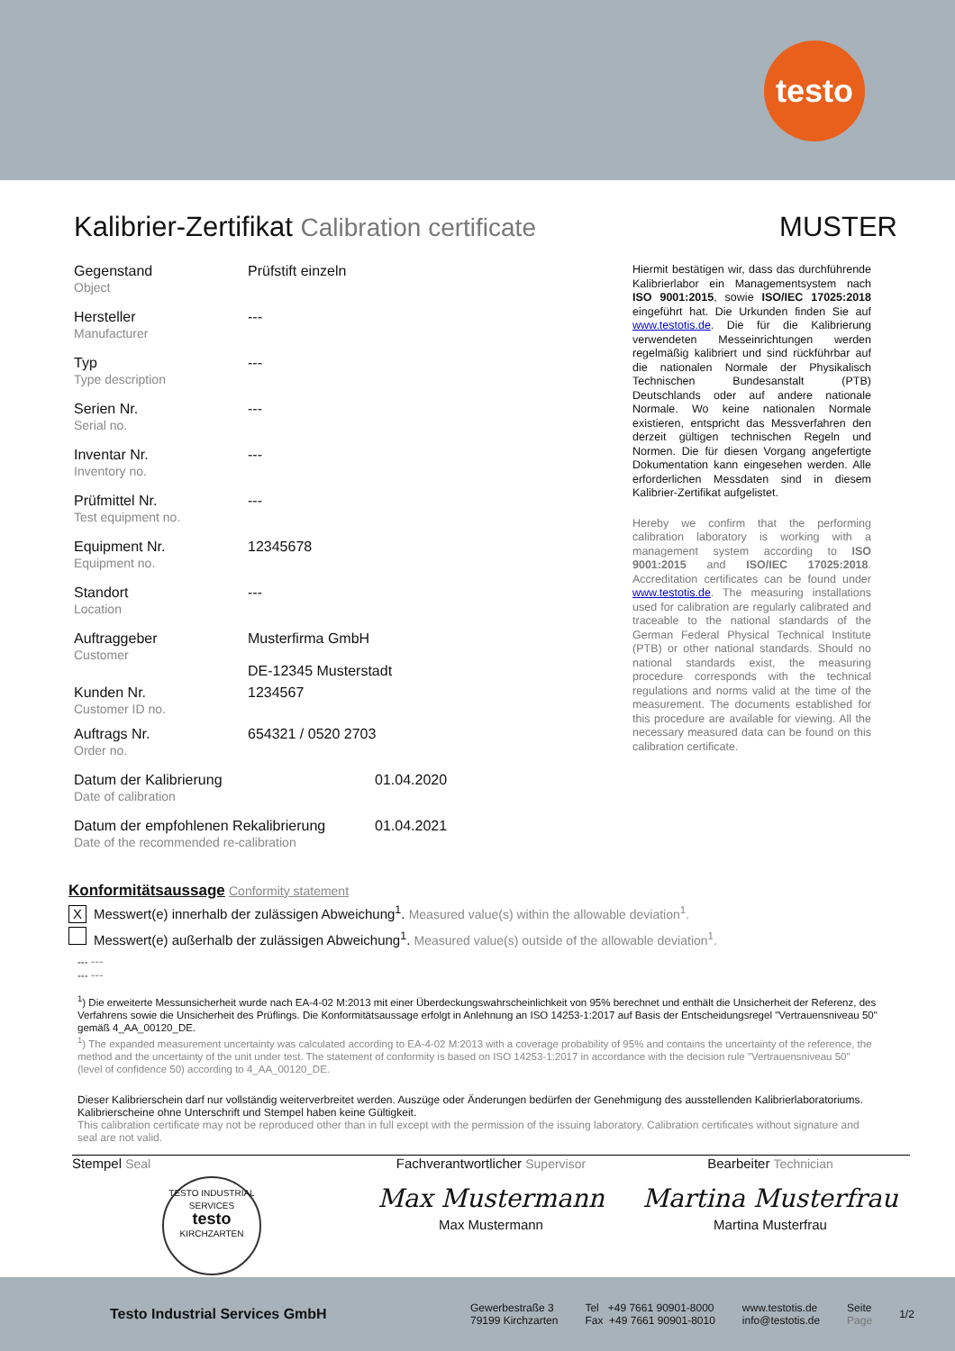testo
Kalibrier-Zertifikat Calibration certificate MUSTER
Gegenstand
Object
Prüfstift einzeln
Hersteller
Manufacturer
---
Typ
Type description
---
Serien Nr.
Serial no.
---
Inventar Nr.
Inventory no.
---
Prüfmittel Nr.
Test equipment no.
---
Equipment Nr.
Equipment no.
12345678
Standort
Location
---
Auftraggeber
Customer
Musterfirma GmbH
DE-12345 Musterstadt
Kunden Nr.
Customer ID no.
1234567
Auftrags Nr.
Order no.
654321 / 0520 2703
Datum der Kalibrierung
Date of calibration
01.04.2020
Datum der empfohlenen Rekalibrierung
Date of the recommended re-calibration
01.04.2021
Hiermit bestätigen wir, dass das durchführende Kalibrierlabor ein Managementsystem nach ISO 9001:2015, sowie ISO/IEC 17025:2018 eingeführt hat. Die Urkunden finden Sie auf www.testotis.de. Die für die Kalibrierung verwendeten Messeinrichtungen werden regelmäßig kalibriert und sind rückführbar auf die nationalen Normale der Physikalisch Technischen Bundesanstalt (PTB) Deutschlands oder auf andere nationale Normale. Wo keine nationalen Normale existieren, entspricht das Messverfahren den derzeit gültigen technischen Regeln und Normen. Die für diesen Vorgang angefertigte Dokumentation kann eingesehen werden. Alle erforderlichen Messdaten sind in diesem Kalibrier-Zertifikat aufgelistet.
Hereby we confirm that the performing calibration laboratory is working with a management system according to ISO 9001:2015 and ISO/IEC 17025:2018. Accreditation certificates can be found under www.testotis.de. The measuring installations used for calibration are regularly calibrated and traceable to the national standards of the German Federal Physical Technical Institute (PTB) or other national standards. Should no national standards exist, the measuring procedure corresponds with the technical regulations and norms valid at the time of the measurement. The documents established for this procedure are available for viewing. All the necessary measured data can be found on this calibration certificate.
Konformitätsaussage Conformity statement
X Messwert(e) innerhalb der zulässigen Abweichung<sup>1</sup>. Measured value(s) within the allowable deviation<sup>1</sup>.
Messwert(e) außerhalb der zulässigen Abweichung<sup>1</sup>. Measured value(s) outside of the allowable deviation<sup>1</sup>.
--- ---
--- ---
<sup>1</sup>) Die erweiterte Messunsicherheit wurde nach EA-4-02 M:2013 mit einer Überdeckungswahrscheinlichkeit von 95% berechnet und enthält die Unsicherheit der Referenz, des Verfahrens sowie die Unsicherheit des Prüflings. Die Konformitätsaussage erfolgt in Anlehnung an ISO 14253-1:2017 auf Basis der Entscheidungsregel "Vertrauensniveau 50" gemäß 4_AA_00120_DE.
<sup>1</sup>) The expanded measurement uncertainty was calculated according to EA-4-02 M:2013 with a coverage probability of 95% and contains the uncertainty of the reference, the method and the uncertainty of the unit under test. The statement of conformity is based on ISO 14253-1:2017 in accordance with the decision rule "Vertrauensniveau 50" (level of confidence 50) according to 4_AA_00120_DE.
Dieser Kalibrierschein darf nur vollständig weiterverbreitet werden. Auszüge oder Änderungen bedürfen der Genehmigung des ausstellenden Kalibrierlaboratoriums. Kalibrierscheine ohne Unterschrift und Stempel haben keine Gültigkeit.
This calibration certificate may not be reproduced other than in full except with the permission of the issuing laboratory. Calibration certificates without signature and seal are not valid.
Stempel Seal
TESTO INDUSTRIAL SERVICES
testo
KIRCHZARTEN
Fachverantwortlicher Supervisor
Max Mustermann
Max Mustermann
Bearbeiter Technician
Martina Musterfrau
Martina Musterfrau
Testo Industrial Services GmbH
Gewerbestraße 3
79199 Kirchzarten
Tel +49 7661 90901-8000
Fax +49 7661 90901-8010
www.testotis.de
info@testotis.de
Seite
Page
1/2